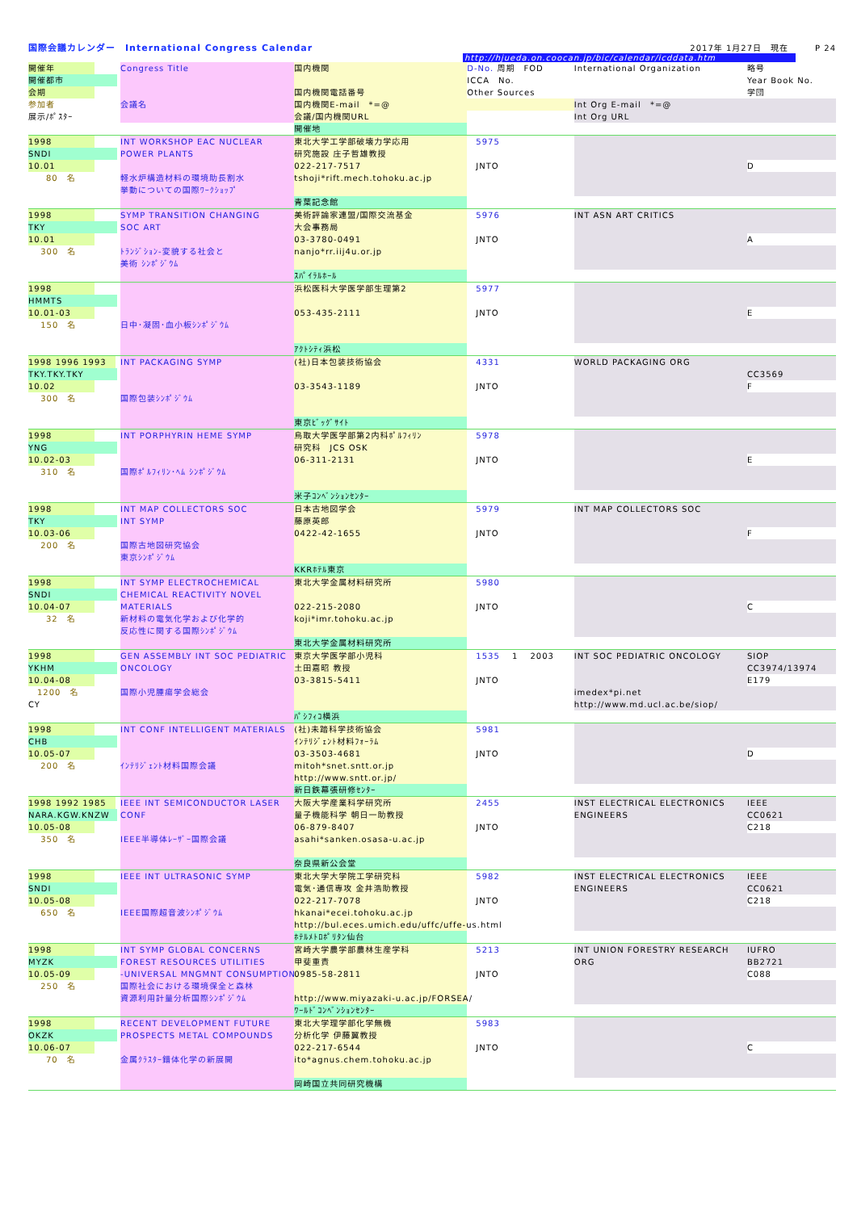国際会議カレンダー　International Congress Calendar
2017年 1月27日　現在　　　P 24
http://hjueda.on.coocan.jp/bic/calendar/icddata.htm
| 開催年 開催都市 会期 参加者 展示/ﾎﾟｽﾀｰ | Congress Title 会議名 | 国内機関 国内機関電話番号 国内機関E-mail *=@ 会議/国内機関URL 開催地 | D-No. 周期 FOD ICCA No. Other Sources | International Organization Int Org E-mail *=@ Int Org URL | 略号 Year Book No. 学団 |
| --- | --- | --- | --- | --- | --- |
| 1998 SNDI 10.01 80 名 | INT WORKSHOP EAC NUCLEAR POWER PLANTS 軽水炉構造材料の環境助長割水 挙動についての国際ﾜｰｸｼｮｯﾌﾟ | 東北大学工学部破壊力学応用 研究施設 庄子哲雄教授 022-217-7517 tshoji*rift.mech.tohoku.ac.jp 青葉記念館 | 5975 JNTO | | D |
| 1998 TKY 10.01 300 名 | SYMP TRANSITION CHANGING SOC ART ﾄﾗﾝｼﾞｼｮﾝ-変貌する社会と 美術 ｼﾝﾎﾟｼﾞｳﾑ | 美術評論家連盟/国際交流基金 大会事務局 03-3780-0491 nanjo*rr.iij4u.or.jp ｽﾊﾟｲﾗﾙﾎｰﾙ | 5976 JNTO | INT ASN ART CRITICS | A |
| 1998 HMMTS 10.01-03 150 名 | 日中･凝固･血小板ｼﾝﾎﾟｼﾞｳﾑ | 浜松医科大学医学部生理第2 053-435-2111 ｱｸﾄｼﾃｨ浜松 | 5977 JNTO | | E |
| 1998 1996 1993 TKY.TKY.TKY 10.02 300 名 | INT PACKAGING SYMP 国際包装ｼﾝﾎﾟｼﾞｳﾑ | (社)日本包装技術協会 03-3543-1189 東京ﾋﾞｯｸﾞｻｲﾄ | 4331 JNTO | WORLD PACKAGING ORG | CC3569 F |
| 1998 YNG 10.02-03 310 名 | INT PORPHYRIN HEME SYMP 国際ﾎﾟﾙﾌｨﾘﾝ･ﾍﾑ ｼﾝﾎﾟｼﾞｳﾑ | 鳥取大学医学部第2内科ﾎﾟﾙﾌｨﾘﾝ 研究科 JCS OSK 06-311-2131 米子ｺﾝﾍﾞﾝｼｮﾝｾﾝﾀｰ | 5978 JNTO | | E |
| 1998 TKY 10.03-06 200 名 | INT MAP COLLECTORS SOC INT SYMP 国際古地図研究協会 東京ｼﾝﾎﾟｼﾞｳﾑ | 日本古地図学会 藤原英郎 0422-42-1655 KKRﾎﾃﾙ東京 | 5979 JNTO | INT MAP COLLECTORS SOC | F |
| 1998 SNDI 10.04-07 32 名 | INT SYMP ELECTROCHEMICAL CHEMICAL REACTIVITY NOVEL MATERIALS 新材料の電気化学および化学的 反応性に関する国際ｼﾝﾎﾟｼﾞｳﾑ | 東北大学金属材料研究所 022-215-2080 koji*imr.tohoku.ac.jp 東北大学金属材料研究所 | 5980 JNTO | | C |
| 1998 YKHM 10.04-08 1200 名 CY | GEN ASSEMBLY INT SOC PEDIATRIC ONCOLOGY 国際小児腫瘍学会総会 | 東京大学医学部小児科 土田嘉昭 教授 03-3815-5411 ﾊﾟｼﾌｨｺ横浜 | 1535 1 2003 JNTO | INT SOC PEDIATRIC ONCOLOGY imedex*pi.net http://www.md.ucl.ac.be/siop/ | SIOP CC3974/13974 E179 |
| 1998 CHB 10.05-07 200 名 | INT CONF INTELLIGENT MATERIALS ｲﾝﾃﾘｼﾞｪﾝﾄ材料国際会議 | (社)未踏科学技術協会 ｲﾝﾃﾘｼﾞｪﾝﾄ材料ﾌｫｰﾗﾑ 03-3503-4681 mitoh*snet.sntt.or.jp http://www.sntt.or.jp/ 新日鉄幕張研修ｾﾝﾀｰ | 5981 JNTO | | D |
| 1998 1992 1985 NARA.KGW.KNZW 10.05-08 350 名 | IEEE INT SEMICONDUCTOR LASER CONF IEEE半導体ﾚｰｻﾞｰ国際会議 | 大阪大学産業科学研究所 量子機能科学 朝日一助教授 06-879-8407 asahi*sanken.osasa-u.ac.jp 奈良県新公会堂 | 2455 JNTO | INST ELECTRICAL ELECTRONICS ENGINEERS | IEEE CC0621 C218 |
| 1998 SNDI 10.05-08 650 名 | IEEE INT ULTRASONIC SYMP IEEE国際超音波ｼﾝﾎﾟｼﾞｳﾑ | 東北大学大学院工学研究科 電気･通信専攻 金井浩助教授 022-217-7078 hkanai*ecei.tohoku.ac.jp http://bul.eces.umich.edu/uffc/uffe-us.html ﾎﾃﾙﾒﾄﾛﾎﾟﾘﾀﾝ仙台 | 5982 JNTO | INST ELECTRICAL ELECTRONICS ENGINEERS | IEEE CC0621 C218 |
| 1998 MYZK 10.05-09 250 名 | INT SYMP GLOBAL CONCERNS FOREST RESOURCES UTILITIES -UNIVERSAL MNGMNT CONSUMPTION 国際社会における環境保全と森林 資源利用計量分析国際ｼﾝﾎﾟｼﾞｳﾑ | 宮崎大学農学部農林生産学科 甲斐重責 0985-58-2811 http://www.miyazaki-u.ac.jp/FORSEA/ ﾜｰﾙﾄﾞｺﾝﾍﾞﾝｼｮﾝｾﾝﾀｰ | 5213 JNTO | INT UNION FORESTRY RESEARCH ORG | IUFRO BB2721 C088 |
| 1998 OKZK 10.06-07 70 名 | RECENT DEVELOPMENT FUTURE PROSPECTS METAL COMPOUNDS 金属ｸﾗｽﾀｰ錯体化学の新展開 | 東北大学理学部化学無機 分析化学 伊藤翼教授 022-217-6544 ito*agnus.chem.tohoku.ac.jp 岡崎国立共同研究機構 | 5983 JNTO | | C |